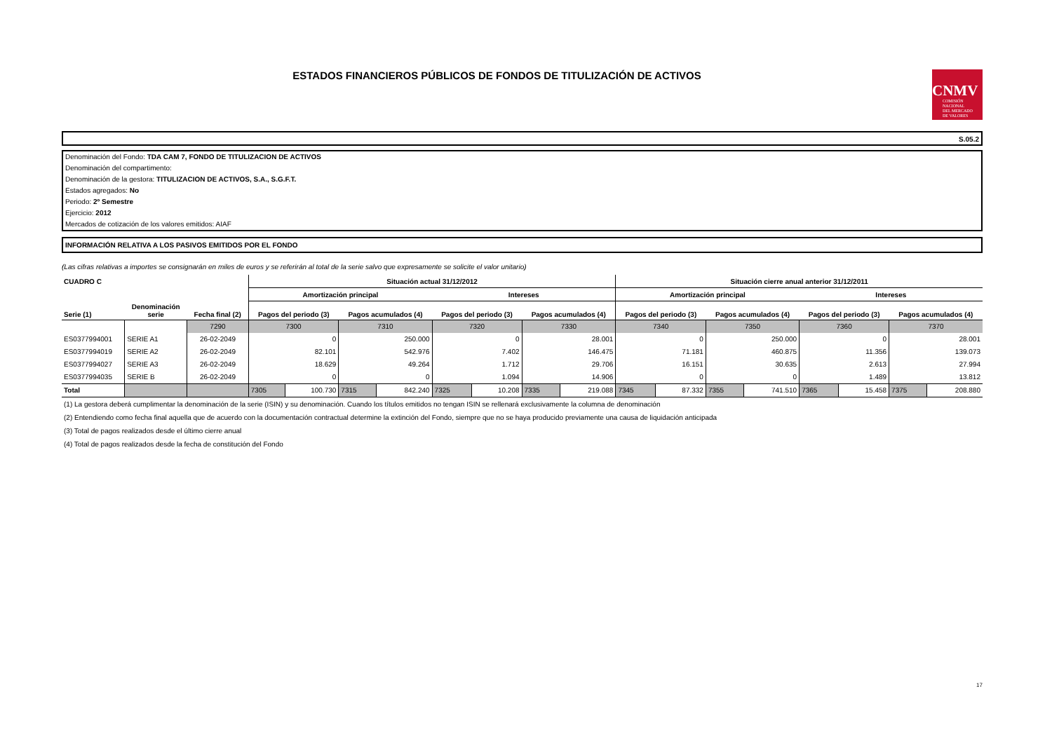ESTADOS FINANCIEROS PÚBLICOS DE FONDOS DE TITULIZACIÓN DE ACTIVOS
CNMV
COMISIÓN
NACIONAL
DEL MERCADO
DE VALORES
S.05.2
Denominación del Fondo: TDA CAM 7, FONDO DE TITULIZACION DE ACTIVOS
Denominación del compartimento:
Denominación de la gestora: TITULIZACION DE ACTIVOS, S.A., S.G.F.T.
Estados agregados: No
Periodo: 2º Semestre
Ejercicio: 2012
Mercados de cotización de los valores emitidos: AIAF
INFORMACIÓN RELATIVA A LOS PASIVOS EMITIDOS POR EL FONDO
(Las cifras relativas a importes se consignarán en miles de euros y se referirán al total de la serie salvo que expresamente se solicite el valor unitario)
| CUADRO C | | | Situación actual 31/12/2012 | | | | | | | | Situación cierre anual anterior 31/12/2011 | | | | | | | |
| --- | --- | --- | --- | --- | --- | --- | --- | --- | --- | --- | --- | --- | --- | --- | --- | --- | --- | --- |
| | | | Amortización principal | | | | Intereses | | | | Amortización principal | | | | Intereses | | | |
| Serie (1) | Denominación serie | Fecha final (2) | Pagos del periodo (3) | | Pagos acumulados (4) | | Pagos del periodo (3) | | Pagos acumulados (4) | | Pagos del periodo (3) | | Pagos acumulados (4) | | Pagos del periodo (3) | | Pagos acumulados (4) | |
| | | 7290 | 7300 | | 7310 | | 7320 | | 7330 | | 7340 | | 7350 | | 7360 | | 7370 | |
| ES0377994001 | SERIE A1 | 26-02-2049 | 0 | | 250.000 | | 0 | | 28.001 | | 0 | | 250.000 | | 0 | | 28.001 | |
| ES0377994019 | SERIE A2 | 26-02-2049 | 82.101 | | 542.976 | | 7.402 | | 146.475 | | 71.181 | | 460.875 | | 11.356 | | 139.073 | |
| ES0377994027 | SERIE A3 | 26-02-2049 | 18.629 | | 49.264 | | 1.712 | | 29.706 | | 16.151 | | 30.635 | | 2.613 | | 27.994 | |
| ES0377994035 | SERIE B | 26-02-2049 | 0 | | 0 | | 1.094 | | 14.906 | | 0 | | 0 | | 1.489 | | 13.812 | |
| Total | | | 7305 | 100.730 | 7315 | 842.240 | 7325 | 10.208 | 7335 | 219.088 | 7345 | 87.332 | 7355 | 741.510 | 7365 | 15.458 | 7375 | 208.880 |
(1) La gestora deberá cumplimentar la denominación de la serie (ISIN) y su denominación. Cuando los títulos emitidos no tengan ISIN se rellenará exclusivamente la columna de denominación
(2) Entendiendo como fecha final aquella que de acuerdo con la documentación contractual determine la extinción del Fondo, siempre que no se haya producido previamente una causa de liquidación anticipada
(3) Total de pagos realizados desde el último cierre anual
(4) Total de pagos realizados desde la fecha de constitución del Fondo
17